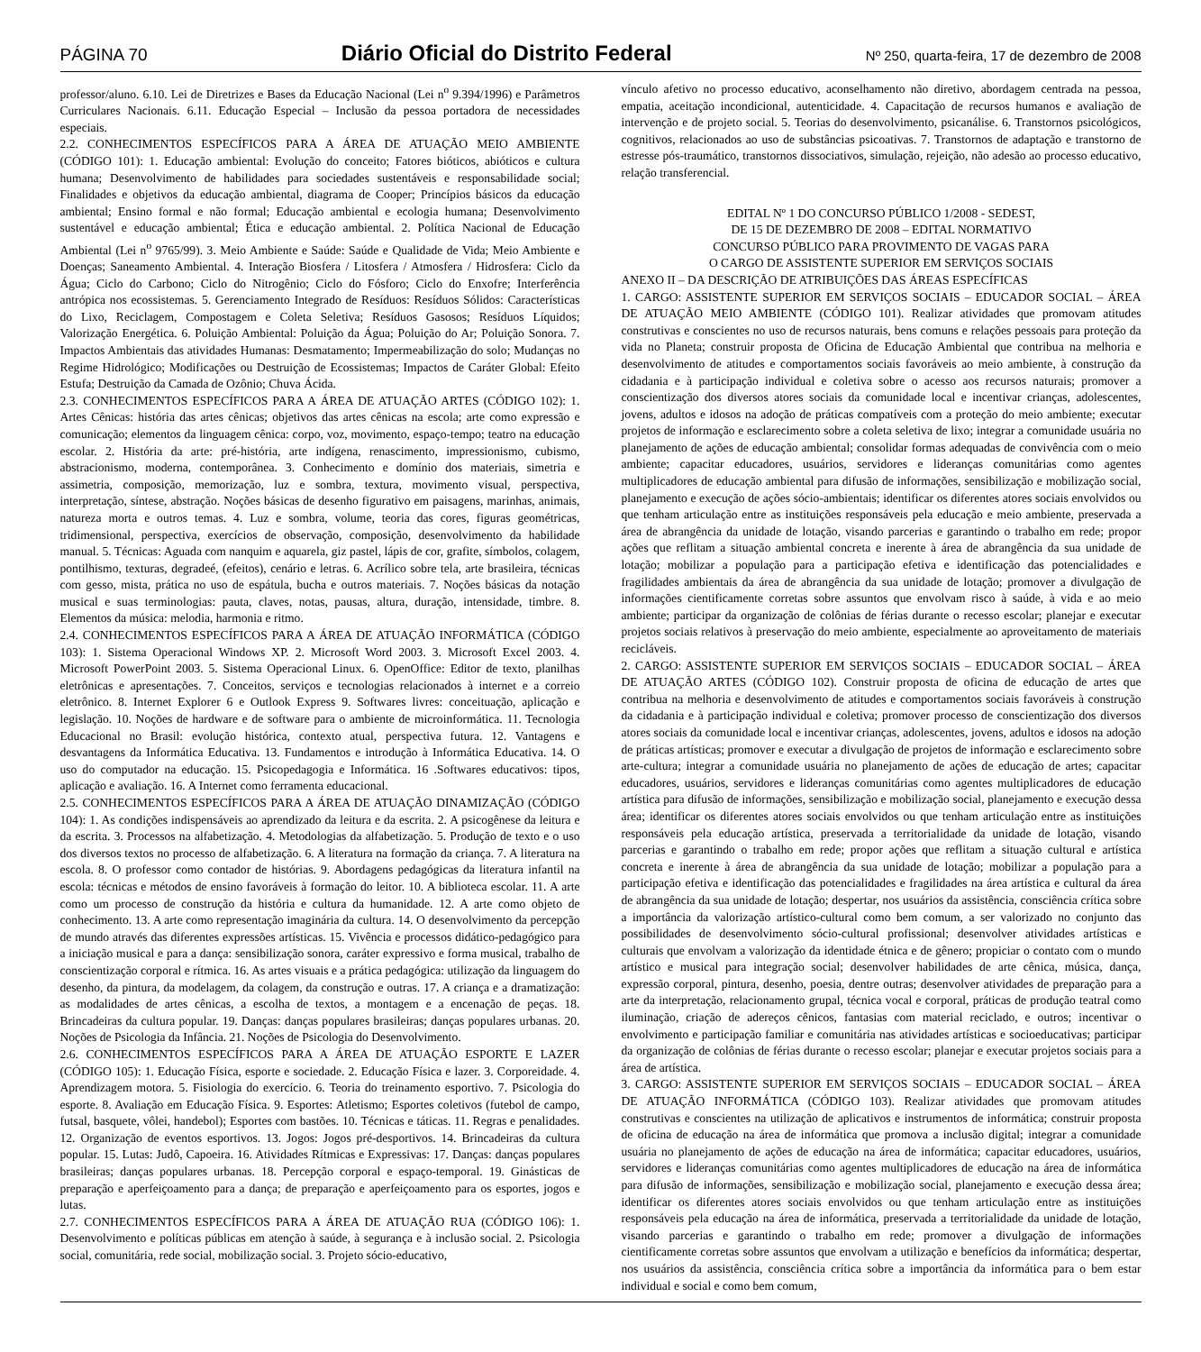PÁGINA 70 Diário Oficial do Distrito Federal Nº 250, quarta-feira, 17 de dezembro de 2008
professor/aluno. 6.10. Lei de Diretrizes e Bases da Educação Nacional (Lei n<sup>o</sup> 9.394/1996) e Parâmetros Curriculares Nacionais. 6.11. Educação Especial – Inclusão da pessoa portadora de necessidades especiais.
2.2. CONHECIMENTOS ESPECÍFICOS PARA A ÁREA DE ATUAÇÃO MEIO AMBIENTE (CÓDIGO 101): 1. Educação ambiental: Evolução do conceito; Fatores bióticos, abióticos e cultura humana; Desenvolvimento de habilidades para sociedades sustentáveis e responsabilidade social; Finalidades e objetivos da educação ambiental, diagrama de Cooper; Princípios básicos da educação ambiental; Ensino formal e não formal; Educação ambiental e ecologia humana; Desenvolvimento sustentável e educação ambiental; Ética e educação ambiental. 2. Política Nacional de Educação Ambiental (Lei n<sup>o</sup> 9765/99). 3. Meio Ambiente e Saúde: Saúde e Qualidade de Vida; Meio Ambiente e Doenças; Saneamento Ambiental. 4. Interação Biosfera / Litosfera / Atmosfera / Hidrosfera: Ciclo da Água; Ciclo do Carbono; Ciclo do Nitrogênio; Ciclo do Fósforo; Ciclo do Enxofre; Interferência antrópica nos ecossistemas. 5. Gerenciamento Integrado de Resíduos: Resíduos Sólidos: Características do Lixo, Reciclagem, Compostagem e Coleta Seletiva; Resíduos Gasosos; Resíduos Líquidos; Valorização Energética. 6. Poluição Ambiental: Poluição da Água; Poluição do Ar; Poluição Sonora. 7. Impactos Ambientais das atividades Humanas: Desmatamento; Impermeabilização do solo; Mudanças no Regime Hidrológico; Modificações ou Destruição de Ecossistemas; Impactos de Caráter Global: Efeito Estufa; Destruição da Camada de Ozônio; Chuva Ácida.
2.3. CONHECIMENTOS ESPECÍFICOS PARA A ÁREA DE ATUAÇÃO ARTES (CÓDIGO 102): 1. Artes Cênicas: história das artes cênicas; objetivos das artes cênicas na escola; arte como expressão e comunicação; elementos da linguagem cênica: corpo, voz, movimento, espaço-tempo; teatro na educação escolar. 2. História da arte: pré-história, arte indígena, renascimento, impressionismo, cubismo, abstracionismo, moderna, contemporânea. 3. Conhecimento e domínio dos materiais, simetria e assimetria, composição, memorização, luz e sombra, textura, movimento visual, perspectiva, interpretação, síntese, abstração. Noções básicas de desenho figurativo em paisagens, marinhas, animais, natureza morta e outros temas. 4. Luz e sombra, volume, teoria das cores, figuras geométricas, tridimensional, perspectiva, exercícios de observação, composição, desenvolvimento da habilidade manual. 5. Técnicas: Aguada com nanquim e aquarela, giz pastel, lápis de cor, grafite, símbolos, colagem, pontilhismo, texturas, degradeé, (efeitos), cenário e letras. 6. Acrílico sobre tela, arte brasileira, técnicas com gesso, mista, prática no uso de espátula, bucha e outros materiais. 7. Noções básicas da notação musical e suas terminologias: pauta, claves, notas, pausas, altura, duração, intensidade, timbre. 8. Elementos da música: melodia, harmonia e ritmo.
2.4. CONHECIMENTOS ESPECÍFICOS PARA A ÁREA DE ATUAÇÃO INFORMÁTICA (CÓDIGO 103): 1. Sistema Operacional Windows XP. 2. Microsoft Word 2003. 3. Microsoft Excel 2003. 4. Microsoft PowerPoint 2003. 5. Sistema Operacional Linux. 6. OpenOffice: Editor de texto, planilhas eletrônicas e apresentações. 7. Conceitos, serviços e tecnologias relacionados à internet e a correio eletrônico. 8. Internet Explorer 6 e Outlook Express 9. Softwares livres: conceituação, aplicação e legislação. 10. Noções de hardware e de software para o ambiente de microinformática. 11. Tecnologia Educacional no Brasil: evolução histórica, contexto atual, perspectiva futura. 12. Vantagens e desvantagens da Informática Educativa. 13. Fundamentos e introdução à Informática Educativa. 14. O uso do computador na educação. 15. Psicopedagogia e Informática. 16 .Softwares educativos: tipos, aplicação e avaliação. 16. A Internet como ferramenta educacional.
2.5. CONHECIMENTOS ESPECÍFICOS PARA A ÁREA DE ATUAÇÃO DINAMIZAÇÃO (CÓDIGO 104): 1. As condições indispensáveis ao aprendizado da leitura e da escrita. 2. A psicogênese da leitura e da escrita. 3. Processos na alfabetização. 4. Metodologias da alfabetização. 5. Produção de texto e o uso dos diversos textos no processo de alfabetização. 6. A literatura na formação da criança. 7. A literatura na escola. 8. O professor como contador de histórias. 9. Abordagens pedagógicas da literatura infantil na escola: técnicas e métodos de ensino favoráveis à formação do leitor. 10. A biblioteca escolar. 11. A arte como um processo de construção da história e cultura da humanidade. 12. A arte como objeto de conhecimento. 13. A arte como representação imaginária da cultura. 14. O desenvolvimento da percepção de mundo através das diferentes expressões artísticas. 15. Vivência e processos didático-pedagógico para a iniciação musical e para a dança: sensibilização sonora, caráter expressivo e forma musical, trabalho de conscientização corporal e rítmica. 16. As artes visuais e a prática pedagógica: utilização da linguagem do desenho, da pintura, da modelagem, da colagem, da construção e outras. 17. A criança e a dramatização: as modalidades de artes cênicas, a escolha de textos, a montagem e a encenação de peças. 18. Brincadeiras da cultura popular. 19. Danças: danças populares brasileiras; danças populares urbanas. 20. Noções de Psicologia da Infância. 21. Noções de Psicologia do Desenvolvimento.
2.6. CONHECIMENTOS ESPECÍFICOS PARA A ÁREA DE ATUAÇÃO ESPORTE E LAZER (CÓDIGO 105): 1. Educação Física, esporte e sociedade. 2. Educação Física e lazer. 3. Corporeidade. 4. Aprendizagem motora. 5. Fisiologia do exercício. 6. Teoria do treinamento esportivo. 7. Psicologia do esporte. 8. Avaliação em Educação Física. 9. Esportes: Atletismo; Esportes coletivos (futebol de campo, futsal, basquete, vôlei, handebol); Esportes com bastões. 10. Técnicas e táticas. 11. Regras e penalidades. 12. Organização de eventos esportivos. 13. Jogos: Jogos pré-desportivos. 14. Brincadeiras da cultura popular. 15. Lutas: Judô, Capoeira. 16. Atividades Rítmicas e Expressivas: 17. Danças: danças populares brasileiras; danças populares urbanas. 18. Percepção corporal e espaço-temporal. 19. Ginásticas de preparação e aperfeiçoamento para a dança; de preparação e aperfeiçoamento para os esportes, jogos e lutas.
2.7. CONHECIMENTOS ESPECÍFICOS PARA A ÁREA DE ATUAÇÃO RUA (CÓDIGO 106): 1. Desenvolvimento e políticas públicas em atenção à saúde, à segurança e à inclusão social. 2. Psicologia social, comunitária, rede social, mobilização social. 3. Projeto sócio-educativo,
vínculo afetivo no processo educativo, aconselhamento não diretivo, abordagem centrada na pessoa, empatia, aceitação incondicional, autenticidade. 4. Capacitação de recursos humanos e avaliação de intervenção e de projeto social. 5. Teorias do desenvolvimento, psicanálise. 6. Transtornos psicológicos, cognitivos, relacionados ao uso de substâncias psicoativas. 7. Transtornos de adaptação e transtorno de estresse pós-traumático, transtornos dissociativos, simulação, rejeição, não adesão ao processo educativo, relação transferencial.
EDITAL Nº 1 DO CONCURSO PÚBLICO 1/2008 - SEDEST,
DE 15 DE DEZEMBRO DE 2008 – EDITAL NORMATIVO
CONCURSO PÚBLICO PARA PROVIMENTO DE VAGAS PARA
O CARGO DE ASSISTENTE SUPERIOR EM SERVIÇOS SOCIAIS
ANEXO II – DA DESCRIÇÃO DE ATRIBUIÇÕES DAS ÁREAS ESPECÍFICAS
1. CARGO: ASSISTENTE SUPERIOR EM SERVIÇOS SOCIAIS – EDUCADOR SOCIAL – ÁREA DE ATUAÇÃO MEIO AMBIENTE (CÓDIGO 101). Realizar atividades que promovam atitudes construtivas e conscientes no uso de recursos naturais, bens comuns e relações pessoais para proteção da vida no Planeta; construir proposta de Oficina de Educação Ambiental que contribua na melhoria e desenvolvimento de atitudes e comportamentos sociais favoráveis ao meio ambiente, à construção da cidadania e à participação individual e coletiva sobre o acesso aos recursos naturais; promover a conscientização dos diversos atores sociais da comunidade local e incentivar crianças, adolescentes, jovens, adultos e idosos na adoção de práticas compatíveis com a proteção do meio ambiente; executar projetos de informação e esclarecimento sobre a coleta seletiva de lixo; integrar a comunidade usuária no planejamento de ações de educação ambiental; consolidar formas adequadas de convivência com o meio ambiente; capacitar educadores, usuários, servidores e lideranças comunitárias como agentes multiplicadores de educação ambiental para difusão de informações, sensibilização e mobilização social, planejamento e execução de ações sócio-ambientais; identificar os diferentes atores sociais envolvidos ou que tenham articulação entre as instituições responsáveis pela educação e meio ambiente, preservada a área de abrangência da unidade de lotação, visando parcerias e garantindo o trabalho em rede; propor ações que reflitam a situação ambiental concreta e inerente à área de abrangência da sua unidade de lotação; mobilizar a população para a participação efetiva e identificação das potencialidades e fragilidades ambientais da área de abrangência da sua unidade de lotação; promover a divulgação de informações cientificamente corretas sobre assuntos que envolvam risco à saúde, à vida e ao meio ambiente; participar da organização de colônias de férias durante o recesso escolar; planejar e executar projetos sociais relativos à preservação do meio ambiente, especialmente ao aproveitamento de materiais recicláveis.
2. CARGO: ASSISTENTE SUPERIOR EM SERVIÇOS SOCIAIS – EDUCADOR SOCIAL – ÁREA DE ATUAÇÃO ARTES (CÓDIGO 102). Construir proposta de oficina de educação de artes que contribua na melhoria e desenvolvimento de atitudes e comportamentos sociais favoráveis à construção da cidadania e à participação individual e coletiva; promover processo de conscientização dos diversos atores sociais da comunidade local e incentivar crianças, adolescentes, jovens, adultos e idosos na adoção de práticas artísticas; promover e executar a divulgação de projetos de informação e esclarecimento sobre arte-cultura; integrar a comunidade usuária no planejamento de ações de educação de artes; capacitar educadores, usuários, servidores e lideranças comunitárias como agentes multiplicadores de educação artística para difusão de informações, sensibilização e mobilização social, planejamento e execução dessa área; identificar os diferentes atores sociais envolvidos ou que tenham articulação entre as instituições responsáveis pela educação artística, preservada a territorialidade da unidade de lotação, visando parcerias e garantindo o trabalho em rede; propor ações que reflitam a situação cultural e artística concreta e inerente à área de abrangência da sua unidade de lotação; mobilizar a população para a participação efetiva e identificação das potencialidades e fragilidades na área artística e cultural da área de abrangência da sua unidade de lotação; despertar, nos usuários da assistência, consciência crítica sobre a importância da valorização artístico-cultural como bem comum, a ser valorizado no conjunto das possibilidades de desenvolvimento sócio-cultural profissional; desenvolver atividades artísticas e culturais que envolvam a valorização da identidade étnica e de gênero; propiciar o contato com o mundo artístico e musical para integração social; desenvolver habilidades de arte cênica, música, dança, expressão corporal, pintura, desenho, poesia, dentre outras; desenvolver atividades de preparação para a arte da interpretação, relacionamento grupal, técnica vocal e corporal, práticas de produção teatral como iluminação, criação de adereços cênicos, fantasias com material reciclado, e outros; incentivar o envolvimento e participação familiar e comunitária nas atividades artísticas e socioeducativas; participar da organização de colônias de férias durante o recesso escolar; planejar e executar projetos sociais para a área de artística.
3. CARGO: ASSISTENTE SUPERIOR EM SERVIÇOS SOCIAIS – EDUCADOR SOCIAL – ÁREA DE ATUAÇÃO INFORMÁTICA (CÓDIGO 103). Realizar atividades que promovam atitudes construtivas e conscientes na utilização de aplicativos e instrumentos de informática; construir proposta de oficina de educação na área de informática que promova a inclusão digital; integrar a comunidade usuária no planejamento de ações de educação na área de informática; capacitar educadores, usuários, servidores e lideranças comunitárias como agentes multiplicadores de educação na área de informática para difusão de informações, sensibilização e mobilização social, planejamento e execução dessa área; identificar os diferentes atores sociais envolvidos ou que tenham articulação entre as instituições responsáveis pela educação na área de informática, preservada a territorialidade da unidade de lotação, visando parcerias e garantindo o trabalho em rede; promover a divulgação de informações cientificamente corretas sobre assuntos que envolvam a utilização e benefícios da informática; despertar, nos usuários da assistência, consciência crítica sobre a importância da informática para o bem estar individual e social e como bem comum,